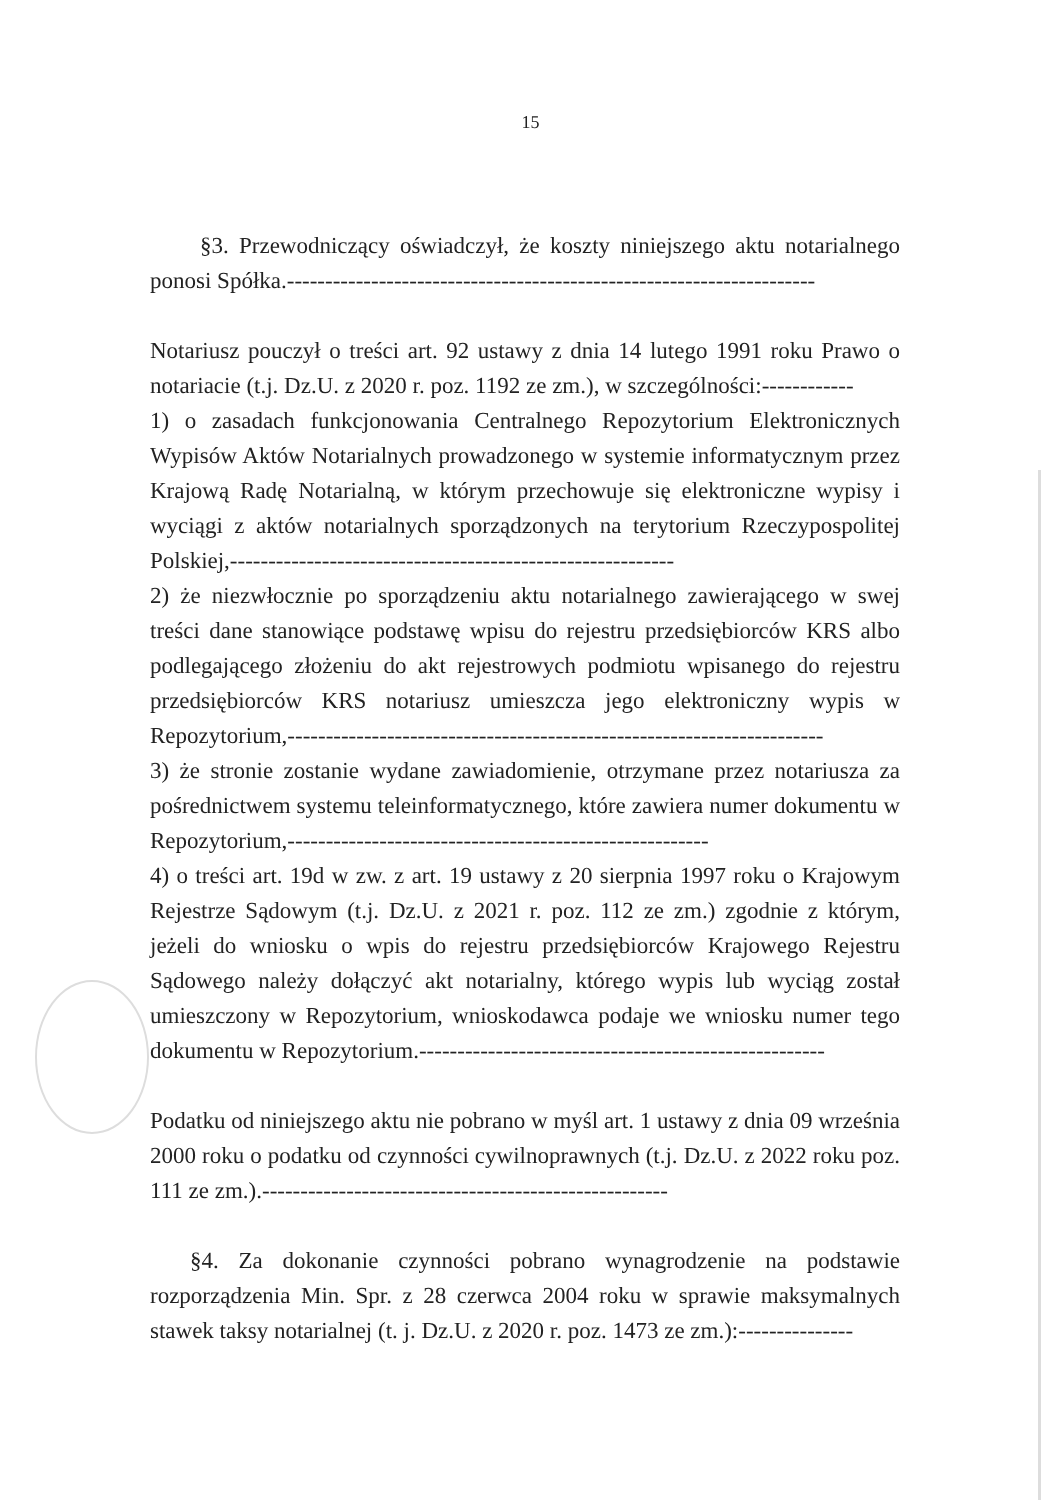15
§3. Przewodniczący oświadczył, że koszty niniejszego aktu notarialnego ponosi Spółka.---------------------------------------------------------------------
Notariusz pouczył o treści art. 92 ustawy z dnia 14 lutego 1991 roku Prawo o notariacie (t.j. Dz.U. z 2020 r. poz. 1192 ze zm.), w szczególności:------------
1) o zasadach funkcjonowania Centralnego Repozytorium Elektronicznych Wypisów Aktów Notarialnych prowadzonego w systemie informatycznym przez Krajową Radę Notarialną, w którym przechowuje się elektroniczne wypisy i wyciągi z aktów notarialnych sporządzonych na terytorium Rzeczypospolitej Polskiej,----------------------------------------------------------
2) że niezwłocznie po sporządzeniu aktu notarialnego zawierającego w swej treści dane stanowiące podstawę wpisu do rejestru przedsiębiorców KRS albo podlegającego złożeniu do akt rejestrowych podmiotu wpisanego do rejestru przedsiębiorców KRS notariusz umieszcza jego elektroniczny wypis w Repozytorium,----------------------------------------------------------------------
3) że stronie zostanie wydane zawiadomienie, otrzymane przez notariusza za pośrednictwem systemu teleinformatycznego, które zawiera numer dokumentu w Repozytorium,-------------------------------------------------------
4) o treści art. 19d w zw. z art. 19 ustawy z 20 sierpnia 1997 roku o Krajowym Rejestrze Sądowym (t.j. Dz.U. z 2021 r. poz. 112 ze zm.) zgodnie z którym, jeżeli do wniosku o wpis do rejestru przedsiębiorców Krajowego Rejestru Sądowego należy dołączyć akt notarialny, którego wypis lub wyciąg został umieszczony w Repozytorium, wnioskodawca podaje we wniosku numer tego dokumentu w Repozytorium.-----------------------------------------------------
Podatku od niniejszego aktu nie pobrano w myśl art. 1 ustawy z dnia 09 września 2000 roku o podatku od czynności cywilnoprawnych (t.j. Dz.U. z 2022 roku poz. 111 ze zm.).-----------------------------------------------------
§4. Za dokonanie czynności pobrano wynagrodzenie na podstawie rozporządzenia Min. Spr. z 28 czerwca 2004 roku w sprawie maksymalnych stawek taksy notarialnej (t. j. Dz.U. z 2020 r. poz. 1473 ze zm.):---------------